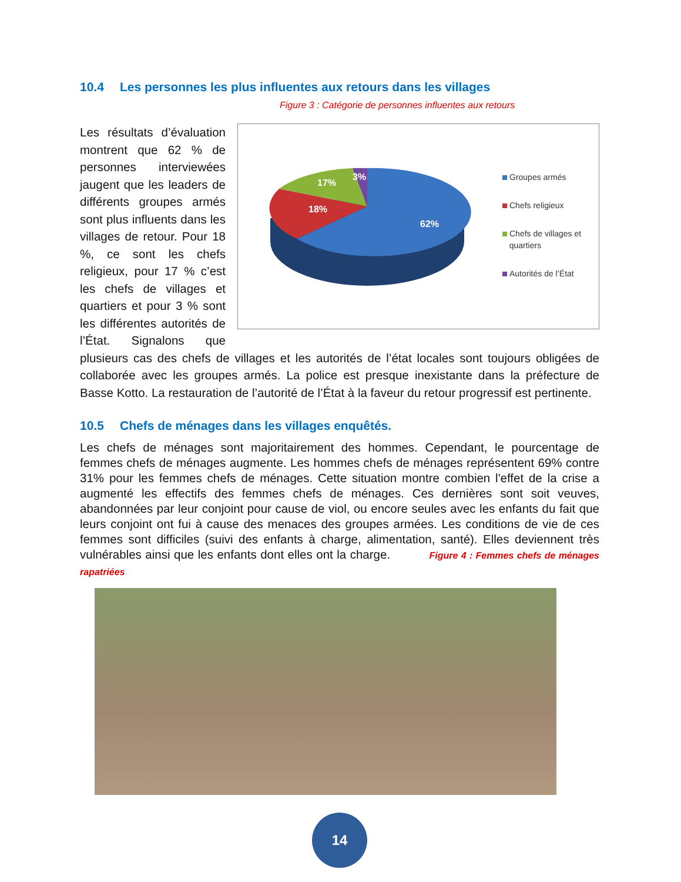10.4 Les personnes les plus influentes aux retours dans les villages
Figure 3 : Catégorie de personnes influentes aux retours
62%
18%
17%
3%
Groupes armés
Chefs religieux
Chefs de villages et
quartiers
Autorités de l’État
Les résultats d’évaluation montrent que 62 % de personnes interviewées jaugent que les leaders de différents groupes armés sont plus influents dans les villages de retour. Pour 18 %, ce sont les chefs religieux, pour 17 % c’est les chefs de villages et quartiers et pour 3 % sont les différentes autorités de l’État. Signalons que plusieurs cas des chefs de villages et les autorités de l’état locales sont toujours obligées de collaborée avec les groupes armés. La police est presque inexistante dans la préfecture de Basse Kotto. La restauration de l’autorité de l’État à la faveur du retour progressif est pertinente.
10.5 Chefs de ménages dans les villages enquêtés.
Les chefs de ménages sont majoritairement des hommes. Cependant, le pourcentage de femmes chefs de ménages augmente. Les hommes chefs de ménages représentent 69% contre 31% pour les femmes chefs de ménages. Cette situation montre combien l'effet de la crise a augmenté les effectifs des femmes chefs de ménages. Ces dernières sont soit veuves, abandonnées par leur conjoint pour cause de viol, ou encore seules avec les enfants du fait que leurs conjoint ont fui à cause des menaces des groupes armées. Les conditions de vie de ces femmes sont difficiles (suivi des enfants à charge, alimentation, santé). Elles deviennent très vulnérables ainsi que les enfants dont elles ont la charge. Figure 4 : Femmes chefs de ménages rapatriées
14